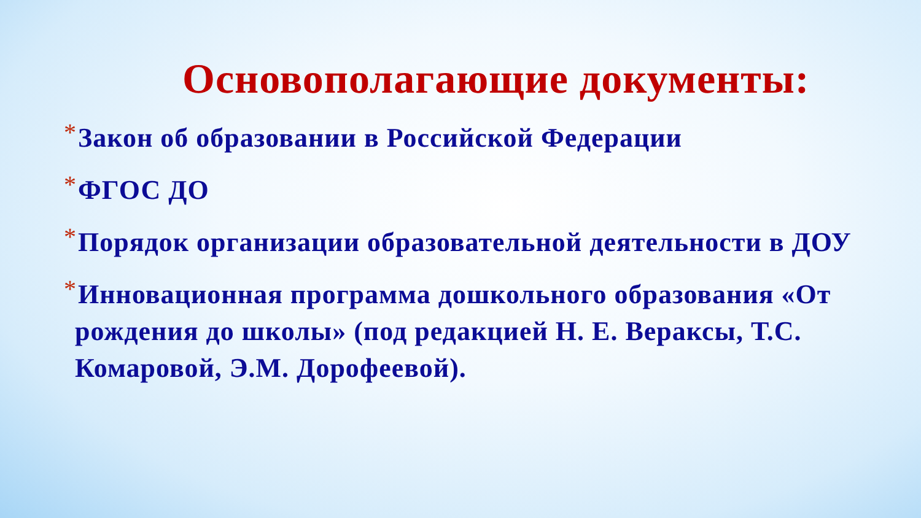Основополагающие документы:
*Закон об образовании в Российской Федерации
*ФГОС ДО
*Порядок организации образовательной деятельности в ДОУ
*Инновационная программа дошкольного образования «От рождения до школы» (под редакцией Н. Е. Вераксы, Т.С. Комаровой, Э.М. Дорофеевой).